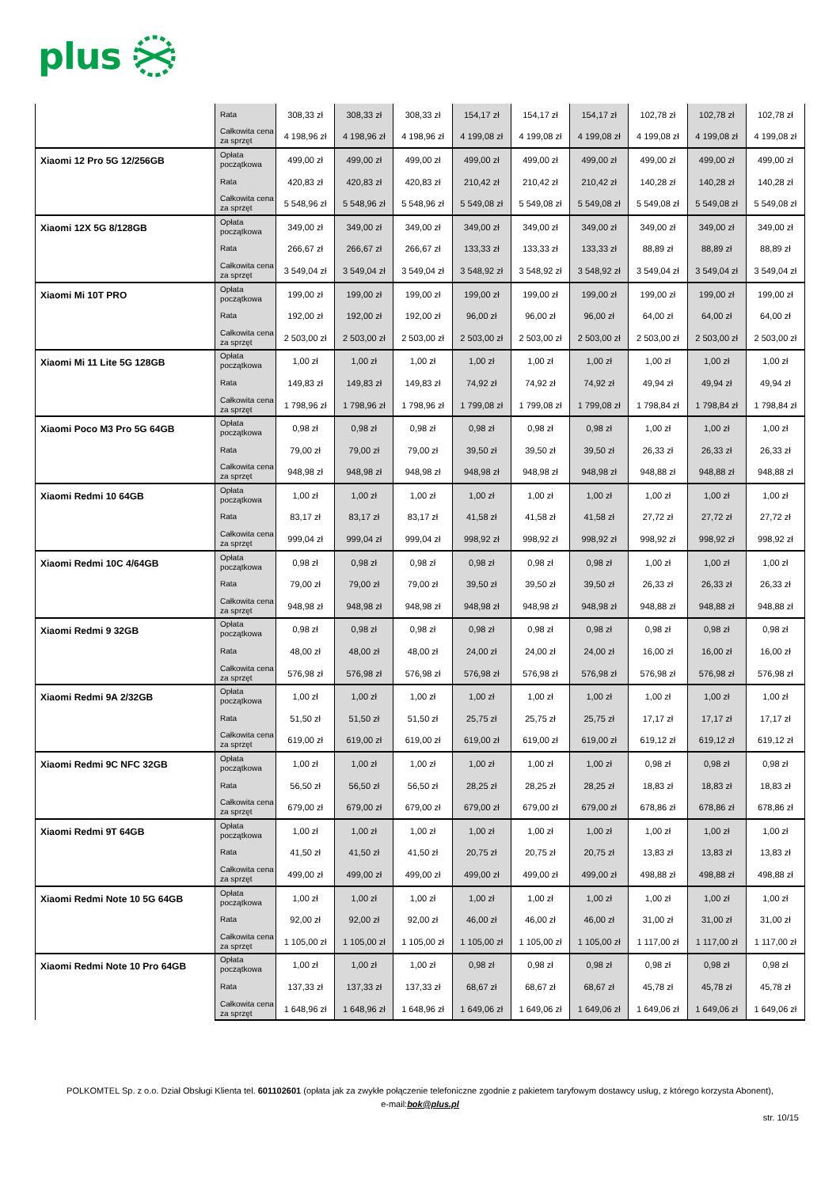plus
| | Rata | 308,33 zł | 308,33 zł | 308,33 zł | 154,17 zł | 154,17 zł | 154,17 zł | 102,78 zł | 102,78 zł | 102,78 zł |
| | Całkowita cena za sprzęt | 4 198,96 zł | 4 198,96 zł | 4 198,96 zł | 4 199,08 zł | 4 199,08 zł | 4 199,08 zł | 4 199,08 zł | 4 199,08 zł | 4 199,08 zł |
| Xiaomi 12 Pro 5G 12/256GB | Opłata początkowa | 499,00 zł | 499,00 zł | 499,00 zł | 499,00 zł | 499,00 zł | 499,00 zł | 499,00 zł | 499,00 zł | 499,00 zł |
| | Rata | 420,83 zł | 420,83 zł | 420,83 zł | 210,42 zł | 210,42 zł | 210,42 zł | 140,28 zł | 140,28 zł | 140,28 zł |
| | Całkowita cena za sprzęt | 5 548,96 zł | 5 548,96 zł | 5 548,96 zł | 5 549,08 zł | 5 549,08 zł | 5 549,08 zł | 5 549,08 zł | 5 549,08 zł | 5 549,08 zł |
| Xiaomi 12X 5G 8/128GB | Opłata początkowa | 349,00 zł | 349,00 zł | 349,00 zł | 349,00 zł | 349,00 zł | 349,00 zł | 349,00 zł | 349,00 zł | 349,00 zł |
| | Rata | 266,67 zł | 266,67 zł | 266,67 zł | 133,33 zł | 133,33 zł | 133,33 zł | 88,89 zł | 88,89 zł | 88,89 zł |
| | Całkowita cena za sprzęt | 3 549,04 zł | 3 549,04 zł | 3 549,04 zł | 3 548,92 zł | 3 548,92 zł | 3 548,92 zł | 3 549,04 zł | 3 549,04 zł | 3 549,04 zł |
| Xiaomi Mi 10T PRO | Opłata początkowa | 199,00 zł | 199,00 zł | 199,00 zł | 199,00 zł | 199,00 zł | 199,00 zł | 199,00 zł | 199,00 zł | 199,00 zł |
| | Rata | 192,00 zł | 192,00 zł | 192,00 zł | 96,00 zł | 96,00 zł | 96,00 zł | 64,00 zł | 64,00 zł | 64,00 zł |
| | Całkowita cena za sprzęt | 2 503,00 zł | 2 503,00 zł | 2 503,00 zł | 2 503,00 zł | 2 503,00 zł | 2 503,00 zł | 2 503,00 zł | 2 503,00 zł | 2 503,00 zł |
| Xiaomi Mi 11 Lite 5G 128GB | Opłata początkowa | 1,00 zł | 1,00 zł | 1,00 zł | 1,00 zł | 1,00 zł | 1,00 zł | 1,00 zł | 1,00 zł | 1,00 zł |
| | Rata | 149,83 zł | 149,83 zł | 149,83 zł | 74,92 zł | 74,92 zł | 74,92 zł | 49,94 zł | 49,94 zł | 49,94 zł |
| | Całkowita cena za sprzęt | 1 798,96 zł | 1 798,96 zł | 1 798,96 zł | 1 799,08 zł | 1 799,08 zł | 1 799,08 zł | 1 798,84 zł | 1 798,84 zł | 1 798,84 zł |
| Xiaomi Poco M3 Pro 5G 64GB | Opłata początkowa | 0,98 zł | 0,98 zł | 0,98 zł | 0,98 zł | 0,98 zł | 0,98 zł | 1,00 zł | 1,00 zł | 1,00 zł |
| | Rata | 79,00 zł | 79,00 zł | 79,00 zł | 39,50 zł | 39,50 zł | 39,50 zł | 26,33 zł | 26,33 zł | 26,33 zł |
| | Całkowita cena za sprzęt | 948,98 zł | 948,98 zł | 948,98 zł | 948,98 zł | 948,98 zł | 948,98 zł | 948,88 zł | 948,88 zł | 948,88 zł |
| Xiaomi Redmi 10 64GB | Opłata początkowa | 1,00 zł | 1,00 zł | 1,00 zł | 1,00 zł | 1,00 zł | 1,00 zł | 1,00 zł | 1,00 zł | 1,00 zł |
| | Rata | 83,17 zł | 83,17 zł | 83,17 zł | 41,58 zł | 41,58 zł | 41,58 zł | 27,72 zł | 27,72 zł | 27,72 zł |
| | Całkowita cena za sprzęt | 999,04 zł | 999,04 zł | 999,04 zł | 998,92 zł | 998,92 zł | 998,92 zł | 998,92 zł | 998,92 zł | 998,92 zł |
| Xiaomi Redmi 10C 4/64GB | Opłata początkowa | 0,98 zł | 0,98 zł | 0,98 zł | 0,98 zł | 0,98 zł | 0,98 zł | 1,00 zł | 1,00 zł | 1,00 zł |
| | Rata | 79,00 zł | 79,00 zł | 79,00 zł | 39,50 zł | 39,50 zł | 39,50 zł | 26,33 zł | 26,33 zł | 26,33 zł |
| | Całkowita cena za sprzęt | 948,98 zł | 948,98 zł | 948,98 zł | 948,98 zł | 948,98 zł | 948,98 zł | 948,88 zł | 948,88 zł | 948,88 zł |
| Xiaomi Redmi 9 32GB | Opłata początkowa | 0,98 zł | 0,98 zł | 0,98 zł | 0,98 zł | 0,98 zł | 0,98 zł | 0,98 zł | 0,98 zł | 0,98 zł |
| | Rata | 48,00 zł | 48,00 zł | 48,00 zł | 24,00 zł | 24,00 zł | 24,00 zł | 16,00 zł | 16,00 zł | 16,00 zł |
| | Całkowita cena za sprzęt | 576,98 zł | 576,98 zł | 576,98 zł | 576,98 zł | 576,98 zł | 576,98 zł | 576,98 zł | 576,98 zł | 576,98 zł |
| Xiaomi Redmi 9A 2/32GB | Opłata początkowa | 1,00 zł | 1,00 zł | 1,00 zł | 1,00 zł | 1,00 zł | 1,00 zł | 1,00 zł | 1,00 zł | 1,00 zł |
| | Rata | 51,50 zł | 51,50 zł | 51,50 zł | 25,75 zł | 25,75 zł | 25,75 zł | 17,17 zł | 17,17 zł | 17,17 zł |
| | Całkowita cena za sprzęt | 619,00 zł | 619,00 zł | 619,00 zł | 619,00 zł | 619,00 zł | 619,00 zł | 619,12 zł | 619,12 zł | 619,12 zł |
| Xiaomi Redmi 9C NFC 32GB | Opłata początkowa | 1,00 zł | 1,00 zł | 1,00 zł | 1,00 zł | 1,00 zł | 1,00 zł | 0,98 zł | 0,98 zł | 0,98 zł |
| | Rata | 56,50 zł | 56,50 zł | 56,50 zł | 28,25 zł | 28,25 zł | 28,25 zł | 18,83 zł | 18,83 zł | 18,83 zł |
| | Całkowita cena za sprzęt | 679,00 zł | 679,00 zł | 679,00 zł | 679,00 zł | 679,00 zł | 679,00 zł | 678,86 zł | 678,86 zł | 678,86 zł |
| Xiaomi Redmi 9T 64GB | Opłata początkowa | 1,00 zł | 1,00 zł | 1,00 zł | 1,00 zł | 1,00 zł | 1,00 zł | 1,00 zł | 1,00 zł | 1,00 zł |
| | Rata | 41,50 zł | 41,50 zł | 41,50 zł | 20,75 zł | 20,75 zł | 20,75 zł | 13,83 zł | 13,83 zł | 13,83 zł |
| | Całkowita cena za sprzęt | 499,00 zł | 499,00 zł | 499,00 zł | 499,00 zł | 499,00 zł | 499,00 zł | 498,88 zł | 498,88 zł | 498,88 zł |
| Xiaomi Redmi Note 10 5G 64GB | Opłata początkowa | 1,00 zł | 1,00 zł | 1,00 zł | 1,00 zł | 1,00 zł | 1,00 zł | 1,00 zł | 1,00 zł | 1,00 zł |
| | Rata | 92,00 zł | 92,00 zł | 92,00 zł | 46,00 zł | 46,00 zł | 46,00 zł | 31,00 zł | 31,00 zł | 31,00 zł |
| | Całkowita cena za sprzęt | 1 105,00 zł | 1 105,00 zł | 1 105,00 zł | 1 105,00 zł | 1 105,00 zł | 1 105,00 zł | 1 117,00 zł | 1 117,00 zł | 1 117,00 zł |
| Xiaomi Redmi Note 10 Pro 64GB | Opłata początkowa | 1,00 zł | 1,00 zł | 1,00 zł | 0,98 zł | 0,98 zł | 0,98 zł | 0,98 zł | 0,98 zł | 0,98 zł |
| | Rata | 137,33 zł | 137,33 zł | 137,33 zł | 68,67 zł | 68,67 zł | 68,67 zł | 45,78 zł | 45,78 zł | 45,78 zł |
| | Całkowita cena za sprzęt | 1 648,96 zł | 1 648,96 zł | 1 648,96 zł | 1 649,06 zł | 1 649,06 zł | 1 649,06 zł | 1 649,06 zł | 1 649,06 zł | 1 649,06 zł |
POLKOMTEL Sp. z o.o. Dział Obsługi Klienta tel. 601102601 (opłata jak za zwykłe połączenie telefoniczne zgodnie z pakietem taryfowym dostawcy usług, z którego korzysta Abonent),
e-mail:bok@plus.pl
str. 10/15